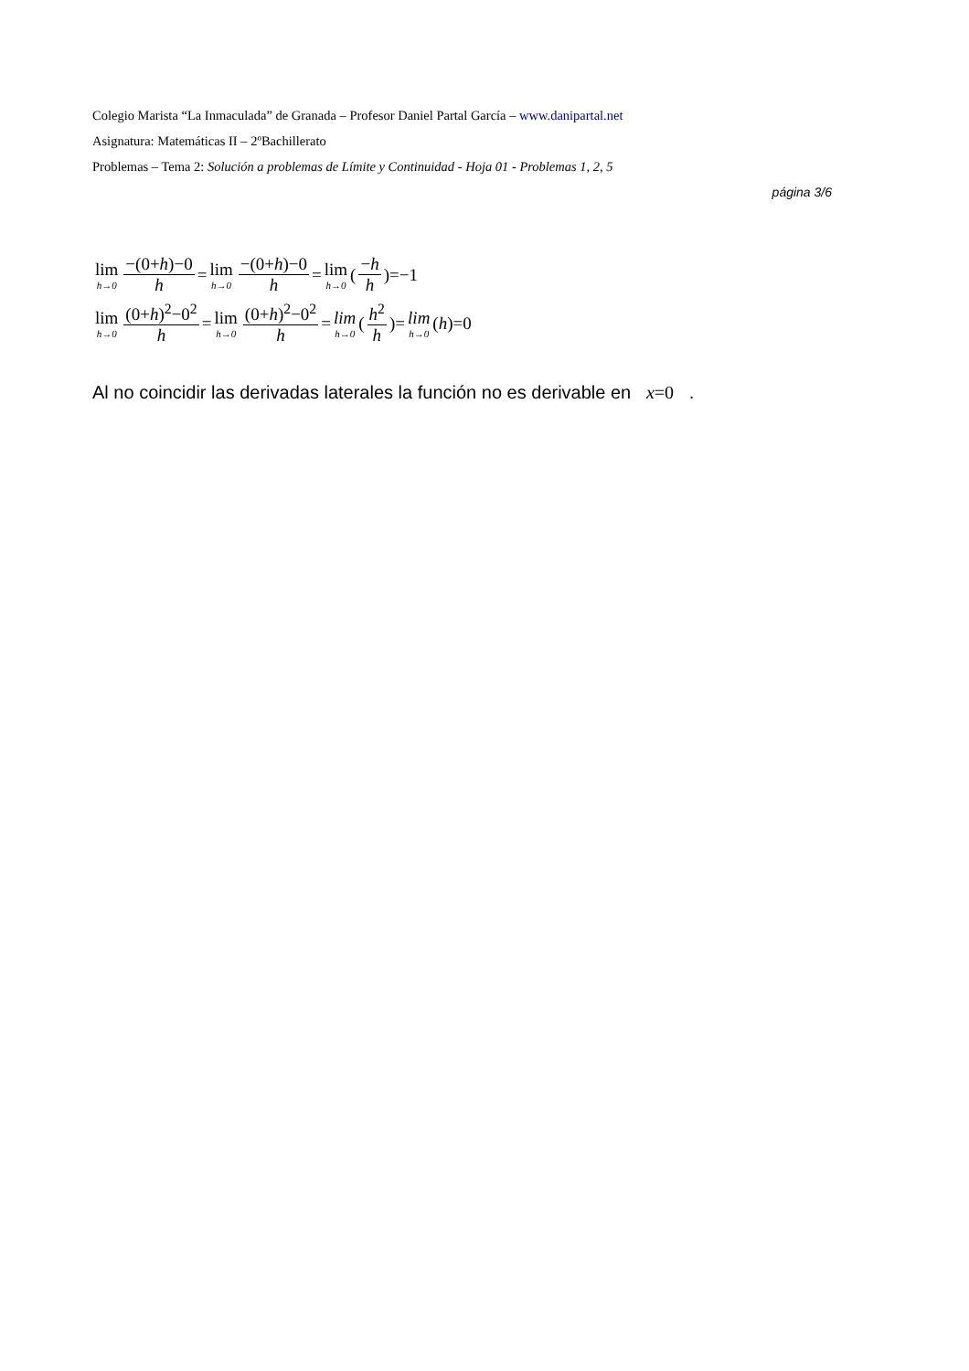Colegio Marista “La Inmaculada” de Granada – Profesor Daniel Partal García – www.danipartal.net
Asignatura: Matemáticas II – 2ºBachillerato
Problemas – Tema 2: Solución a problemas de Límite y Continuidad - Hoja 01 - Problemas 1, 2, 5
página 3/6
lim h→0 −(0+h)−0 h = lim h→0 −(0+h)−0 h = lim h→0 (−h h)=−1
lim h→0 (0+h)<sup>2</sup>−0<sup>2</sup> h = lim h→0 (0+h)<sup>2</sup>−0<sup>2</sup> h = lim h→0 (h<sup>2</sup> h)= lim h→0 (h)=0
Al no coincidir las derivadas laterales la función no es derivable en x=0 .